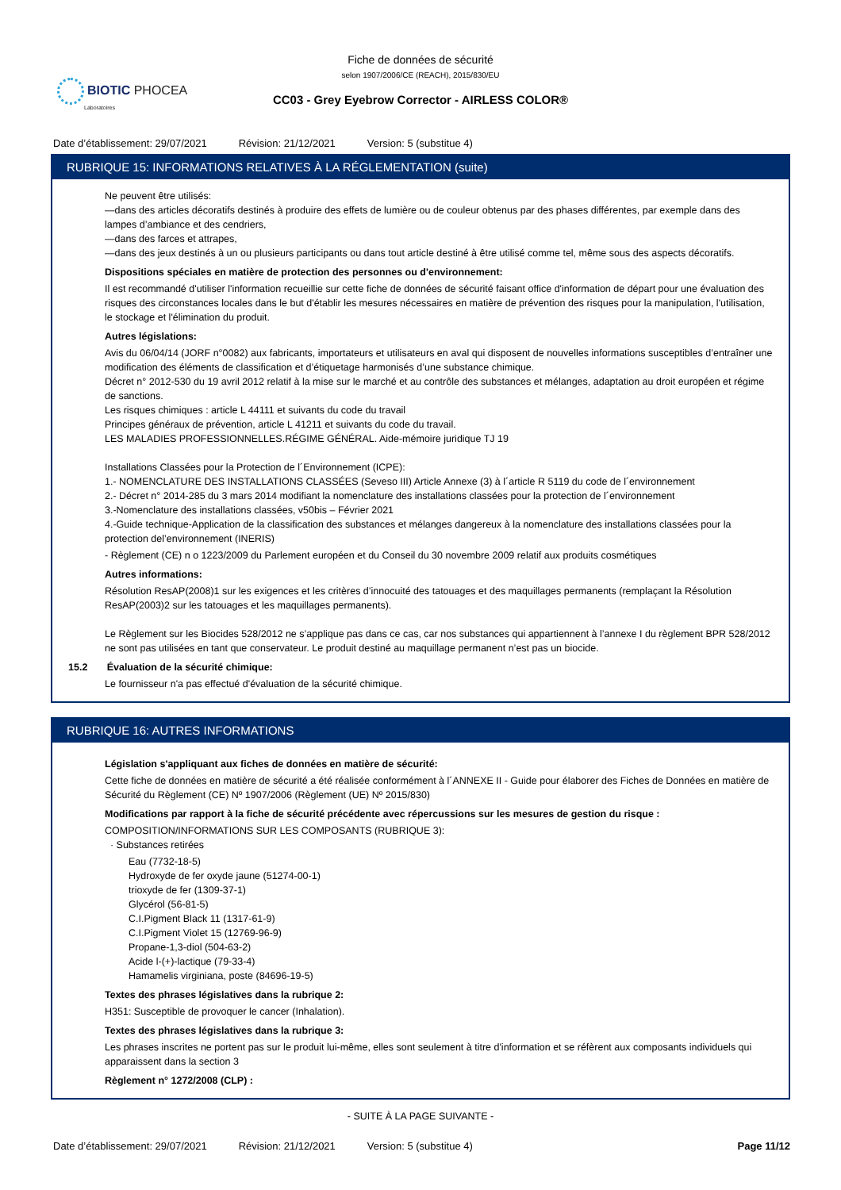Fiche de données de sécurité
selon 1907/2006/CE (REACH), 2015/830/EU
BIOTIC PHOCEA
Laboratoires
CC03 - Grey Eyebrow Corrector - AIRLESS COLOR®
Date d’établissement: 29/07/2021 Révision: 21/12/2021 Version: 5 (substitue 4)
RUBRIQUE 15: INFORMATIONS RELATIVES À LA RÉGLEMENTATION (suite)
Ne peuvent être utilisés:
—dans des articles décoratifs destinés à produire des effets de lumière ou de couleur obtenus par des phases différentes, par exemple dans des lampes d’ambiance et des cendriers,
—dans des farces et attrapes,
—dans des jeux destinés à un ou plusieurs participants ou dans tout article destiné à être utilisé comme tel, même sous des aspects décoratifs.
Dispositions spéciales en matière de protection des personnes ou d'environnement:
Il est recommandé d'utiliser l'information recueillie sur cette fiche de données de sécurité faisant office d'information de départ pour une évaluation des risques des circonstances locales dans le but d'établir les mesures nécessaires en matière de prévention des risques pour la manipulation, l'utilisation, le stockage et l'élimination du produit.
Autres législations:
Avis du 06/04/14 (JORF n°0082) aux fabricants, importateurs et utilisateurs en aval qui disposent de nouvelles informations susceptibles d’entraîner une modification des éléments de classification et d’étiquetage harmonisés d’une substance chimique.
Décret n° 2012-530 du 19 avril 2012 relatif à la mise sur le marché et au contrôle des substances et mélanges, adaptation au droit européen et régime de sanctions.
Les risques chimiques : article L 44111 et suivants du code du travail
Principes généraux de prévention, article L 41211 et suivants du code du travail.
LES MALADIES PROFESSIONNELLES.RÉGIME GÉNÉRAL. Aide-mémoire juridique TJ 19
Installations Classées pour la Protection de l´Environnement (ICPE):
1.- NOMENCLATURE DES INSTALLATIONS CLASSÉES (Seveso III) Article Annexe (3) à l´article R 5119 du code de l´environnement
2.- Décret n° 2014-285 du 3 mars 2014 modifiant la nomenclature des installations classées pour la protection de l´environnement
3.-Nomenclature des installations classées, v50bis – Février 2021
4.-Guide technique-Application de la classification des substances et mélanges dangereux à la nomenclature des installations classées pour la protection del’environnement (INERIS)
- Règlement (CE) n o 1223/2009 du Parlement européen et du Conseil du 30 novembre 2009 relatif aux produits cosmétiques
Autres informations:
Résolution ResAP(2008)1 sur les exigences et les critères d’innocuité des tatouages et des maquillages permanents (remplaçant la Résolution ResAP(2003)2 sur les tatouages et les maquillages permanents).
Le Règlement sur les Biocides 528/2012 ne s’applique pas dans ce cas, car nos substances qui appartiennent à l’annexe I du règlement BPR 528/2012 ne sont pas utilisées en tant que conservateur. Le produit destiné au maquillage permanent n’est pas un biocide.
15.2 Évaluation de la sécurité chimique:
Le fournisseur n'a pas effectué d'évaluation de la sécurité chimique.
RUBRIQUE 16: AUTRES INFORMATIONS
Législation s'appliquant aux fiches de données en matière de sécurité:
Cette fiche de données en matière de sécurité a été réalisée conformément à l´ANNEXE II - Guide pour élaborer des Fiches de Données en matière de Sécurité du Règlement (CE) Nº 1907/2006 (Règlement (UE) Nº 2015/830)
Modifications par rapport à la fiche de sécurité précédente avec répercussions sur les mesures de gestion du risque :
COMPOSITION/INFORMATIONS SUR LES COMPOSANTS (RUBRIQUE 3):
· Substances retirées
Eau (7732-18-5)
Hydroxyde de fer oxyde jaune (51274-00-1)
trioxyde de fer (1309-37-1)
Glycérol (56-81-5)
C.I.Pigment Black 11 (1317-61-9)
C.I.Pigment Violet 15 (12769-96-9)
Propane-1,3-diol (504-63-2)
Acide l-(+)-lactique (79-33-4)
Hamamelis virginiana, poste (84696-19-5)
Textes des phrases législatives dans la rubrique 2:
H351: Susceptible de provoquer le cancer (Inhalation).
Textes des phrases législatives dans la rubrique 3:
Les phrases inscrites ne portent pas sur le produit lui-même, elles sont seulement à titre d'information et se réfèrent aux composants individuels qui apparaissent dans la section 3
Règlement n° 1272/2008 (CLP) :
- SUITE À LA PAGE SUIVANTE -
Date d’établissement: 29/07/2021 Révision: 21/12/2021 Version: 5 (substitue 4) Page 11/12